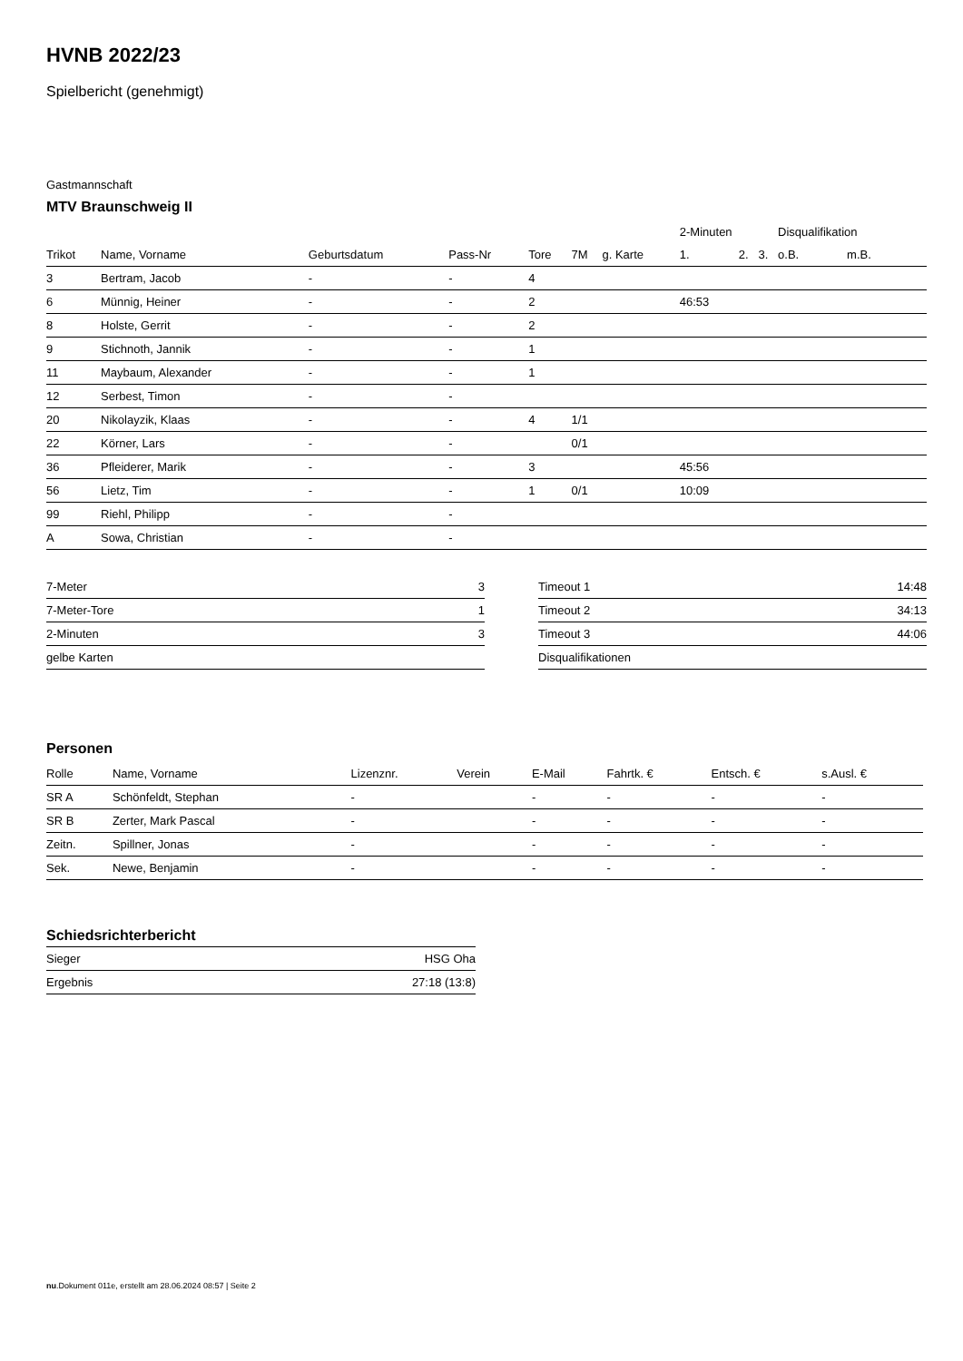HVNB 2022/23
Spielbericht (genehmigt)
Gastmannschaft
MTV Braunschweig II
| | | | | | | | 2-Minuten | | | Disqualifikation | |
| --- | --- | --- | --- | --- | --- | --- | --- | --- | --- | --- | --- |
| Trikot | Name, Vorname | Geburtsdatum | Pass-Nr | Tore | 7M | g. Karte | 1. | 2. | 3. | o.B. | m.B. |
| 3 | Bertram, Jacob | - | - | 4 | | | | | | | |
| 6 | Münnig, Heiner | - | - | 2 | | | 46:53 | | | | |
| 8 | Holste, Gerrit | - | - | 2 | | | | | | | |
| 9 | Stichnoth, Jannik | - | - | 1 | | | | | | | |
| 11 | Maybaum, Alexander | - | - | 1 | | | | | | | |
| 12 | Serbest, Timon | - | - | | | | | | | | |
| 20 | Nikolayzik, Klaas | - | - | 4 | 1/1 | | | | | | |
| 22 | Körner, Lars | - | - | | 0/1 | | | | | | |
| 36 | Pfleiderer, Marik | - | - | 3 | | | 45:56 | | | | |
| 56 | Lietz, Tim | - | - | 1 | 0/1 | | 10:09 | | | | |
| 99 | Riehl, Philipp | - | - | | | | | | | | |
| A | Sowa, Christian | - | - | | | | | | | | |
| 7-Meter | 3 |
| 7-Meter-Tore | 1 |
| 2-Minuten | 3 |
| gelbe Karten | |
| Timeout 1 | 14:48 |
| Timeout 2 | 34:13 |
| Timeout 3 | 44:06 |
| Disqualifikationen | |
Personen
| Rolle | Name, Vorname | Lizenznr. | Verein | E-Mail | Fahrtk. € | Entsch. € | s.Ausl. € |
| --- | --- | --- | --- | --- | --- | --- | --- |
| SR A | Schönfeldt, Stephan | - | | - | - | - | - |
| SR B | Zerter, Mark Pascal | - | | - | - | - | - |
| Zeitn. | Spillner, Jonas | - | | - | - | - | - |
| Sek. | Newe, Benjamin | - | | - | - | - | - |
Schiedsrichterbericht
| Sieger | HSG Oha |
| Ergebnis | 27:18 (13:8) |
nu.Dokument 011e, erstellt am 28.06.2024 08:57 | Seite 2